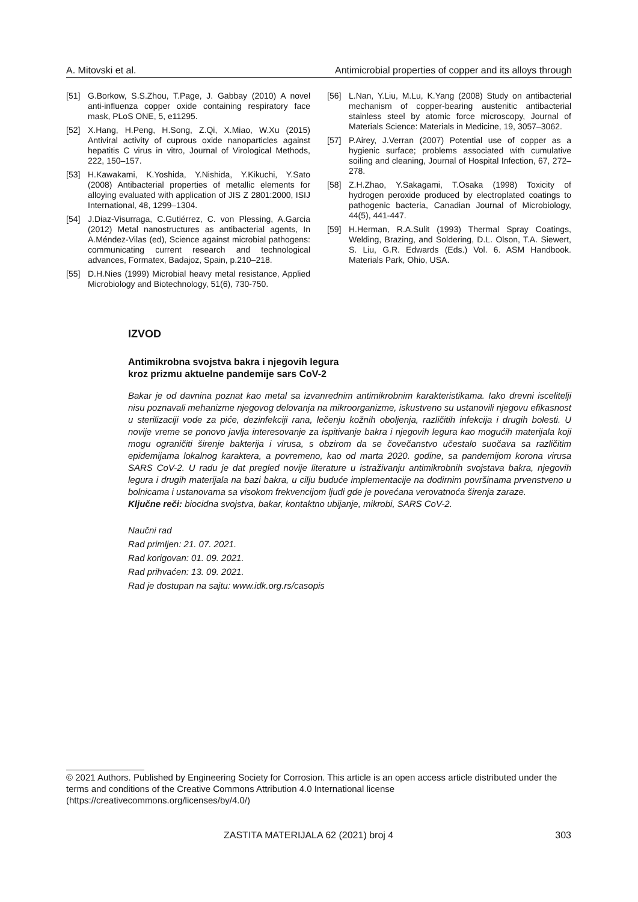A. Mitovski et al. Antimicrobial properties of copper and its alloys through
[51] G.Borkow, S.S.Zhou, T.Page, J. Gabbay (2010) A novel anti-influenza copper oxide containing respiratory face mask, PLoS ONE, 5, e11295.
[52] X.Hang, H.Peng, H.Song, Z.Qi, X.Miao, W.Xu (2015) Antiviral activity of cuprous oxide nanoparticles against hepatitis C virus in vitro, Journal of Virological Methods, 222, 150–157.
[53] H.Kawakami, K.Yoshida, Y.Nishida, Y.Kikuchi, Y.Sato (2008) Antibacterial properties of metallic elements for alloying evaluated with application of JIS Z 2801:2000, ISIJ International, 48, 1299–1304.
[54] J.Diaz-Visurraga, C.Gutiérrez, C. von Plessing, A.Garcia (2012) Metal nanostructures as antibacterial agents, In A.Méndez-Vilas (ed), Science against microbial pathogens: communicating current research and technological advances, Formatex, Badajoz, Spain, p.210–218.
[55] D.H.Nies (1999) Microbial heavy metal resistance, Applied Microbiology and Biotechnology, 51(6), 730-750.
[56] L.Nan, Y.Liu, M.Lu, K.Yang (2008) Study on antibacterial mechanism of copper-bearing austenitic antibacterial stainless steel by atomic force microscopy, Journal of Materials Science: Materials in Medicine, 19, 3057–3062.
[57] P.Airey, J.Verran (2007) Potential use of copper as a hygienic surface; problems associated with cumulative soiling and cleaning, Journal of Hospital Infection, 67, 272–278.
[58] Z.H.Zhao, Y.Sakagami, T.Osaka (1998) Toxicity of hydrogen peroxide produced by electroplated coatings to pathogenic bacteria, Canadian Journal of Microbiology, 44(5), 441-447.
[59] H.Herman, R.A.Sulit (1993) Thermal Spray Coatings, Welding, Brazing, and Soldering, D.L. Olson, T.A. Siewert, S. Liu, G.R. Edwards (Eds.) Vol. 6. ASM Handbook. Materials Park, Ohio, USA.
IZVOD
Antimikrobna svojstva bakra i njegovih legura
kroz prizmu aktuelne pandemije sars CoV-2
Bakar je od davnina poznat kao metal sa izvanrednim antimikrobnim karakteristikama. Iako drevni iscelitelji nisu poznavali mehanizme njegovog delovanja na mikroorganizme, iskustveno su ustanovili njegovu efikasnost u sterilizaciji vode za piće, dezinfekciji rana, lečenju kožnih oboljenja, različitih infekcija i drugih bolesti. U novije vreme se ponovo javlja interesovanje za ispitivanje bakra i njegovih legura kao mogućih materijala koji mogu ograničiti širenje bakterija i virusa, s obzirom da se čovečanstvo učestalo suočava sa različitim epidemijama lokalnog karaktera, a povremeno, kao od marta 2020. godine, sa pandemijom korona virusa SARS CoV-2. U radu je dat pregled novije literature u istraživanju antimikrobnih svojstava bakra, njegovih legura i drugih materijala na bazi bakra, u cilju buduće implementacije na dodirnim površinama prvenstveno u bolnicama i ustanovama sa visokom frekvencijom ljudi gde je povećana verovatnoća širenja zaraze.
Ključne reči: biocidna svojstva, bakar, kontaktno ubijanje, mikrobi, SARS CoV-2.
Naučni rad
Rad primljen: 21. 07. 2021.
Rad korigovan: 01. 09. 2021.
Rad prihvaćen: 13. 09. 2021.
Rad je dostupan na sajtu: www.idk.org.rs/casopis
© 2021 Authors. Published by Engineering Society for Corrosion. This article is an open access article distributed under the terms and conditions of the Creative Commons Attribution 4.0 International license (https://creativecommons.org/licenses/by/4.0/)
ZASTITA MATERIJALA 62 (2021) broj 4 303